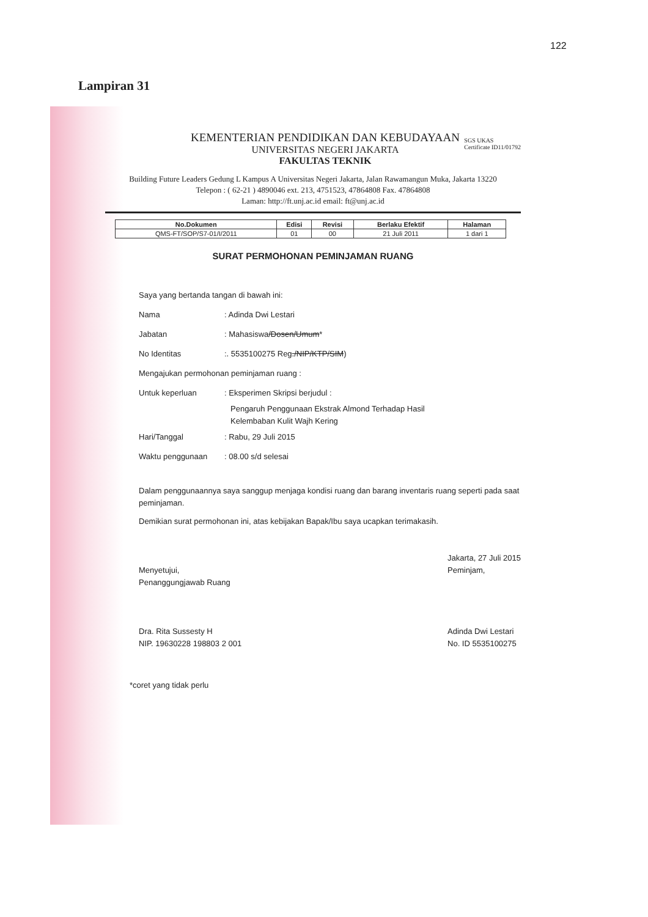122
Lampiran 31
SGS UKAS
Certificate ID11/01792
KEMENTERIAN PENDIDIKAN DAN KEBUDAYAAN
UNIVERSITAS NEGERI JAKARTA
FAKULTAS TEKNIK
Building Future Leaders Gedung L Kampus A Universitas Negeri Jakarta, Jalan Rawamangun Muka, Jakarta 13220
Telepon : ( 62-21 ) 4890046 ext. 213, 4751523, 47864808 Fax. 47864808
Laman: http://ft.unj.ac.id email: ft@unj.ac.id
| No.Dokumen | Edisi | Revisi | Berlaku Efektif | Halaman |
| --- | --- | --- | --- | --- |
| QMS-FT/SOP/S7-01/I/2011 | 01 | 00 | 21 Juli 2011 | 1 dari 1 |
SURAT PERMOHONAN PEMINJAMAN RUANG
Saya yang bertanda tangan di bawah ini:
Nama: Adinda Dwi Lestari
Jabatan: Mahasiswa/Dosen/Umum*
No Identitas:. 5535100275 Reg./NIP/KTP/SIM)
Mengajukan permohonan peminjaman ruang :
Untuk keperluan: Eksperimen Skripsi berjudul :
Pengaruh Penggunaan Ekstrak Almond Terhadap Hasil
Kelembaban Kulit Wajh Kering
Hari/Tanggal: Rabu, 29 Juli 2015
Waktu penggunaan: 08.00 s/d selesai
Dalam penggunaannya saya sanggup menjaga kondisi ruang dan barang inventaris ruang seperti pada saat peminjaman.
Demikian surat permohonan ini, atas kebijakan Bapak/Ibu saya ucapkan terimakasih.
Menyetujui,
Penanggungjawab Ruang
Dra. Rita Sussesty H
NIP. 19630228 198803 2 001
Jakarta, 27 Juli 2015
Peminjam,
Adinda Dwi Lestari
No. ID 5535100275
*coret yang tidak perlu